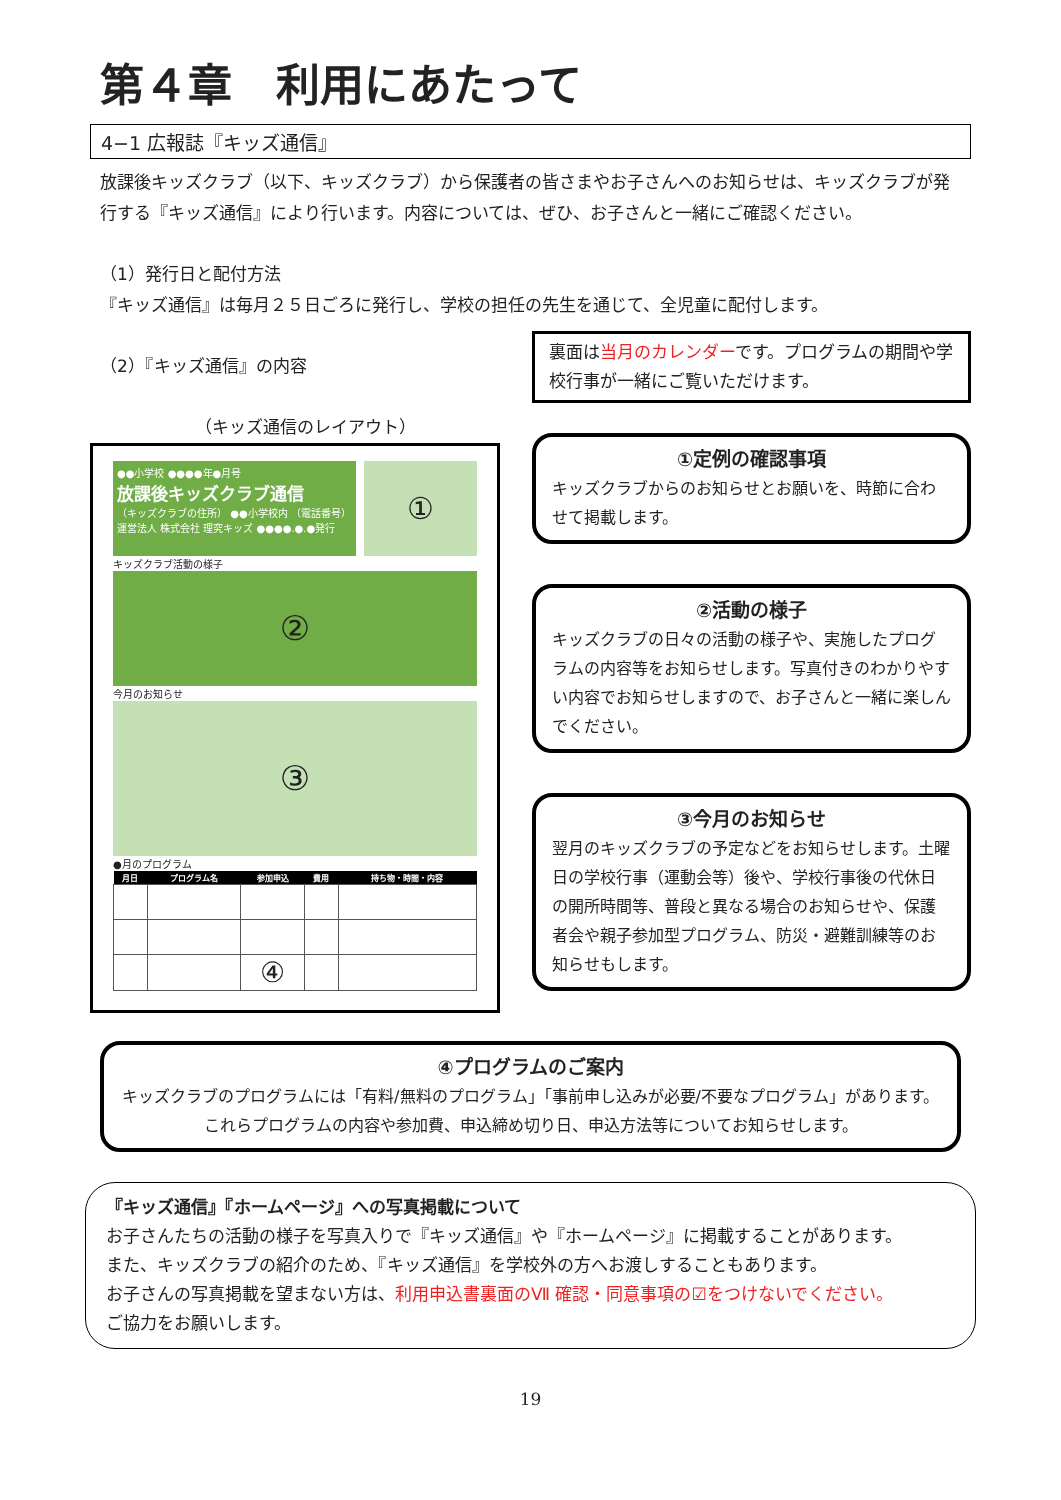第４章　利用にあたって
4−1 広報誌『キッズ通信』
放課後キッズクラブ（以下、キッズクラブ）から保護者の皆さまやお子さんへのお知らせは、キッズクラブが発行する『キッズ通信』により行います。内容については、ぜひ、お子さんと一緒にご確認ください。
（1）発行日と配付方法
『キッズ通信』は毎月２５日ごろに発行し、学校の担任の先生を通じて、全児童に配付します。
（2）『キッズ通信』の内容
（キッズ通信のレイアウト）
●●小学校 ●●●●年●月号
放課後キッズクラブ通信
（キッズクラブの住所） ●●小学校内 （電話番号）
運営法人 株式会社 理究キッズ ●●●●.●.●発行
①
キッズクラブ活動の様子
②
今月のお知らせ
③
●月のプログラム
| 月日 | プログラム名 | 参加申込 | 費用 | 持ち物・時間・内容 |
| --- | --- | --- | --- | --- |
| | | ④ | | |
裏面は当月のカレンダーです。プログラムの期間や学校行事が一緒にご覧いただけます。
①定例の確認事項
キッズクラブからのお知らせとお願いを、時節に合わせて掲載します。
②活動の様子
キッズクラブの日々の活動の様子や、実施したプログラムの内容等をお知らせします。写真付きのわかりやすい内容でお知らせしますので、お子さんと一緒に楽しんでください。
③今月のお知らせ
翌月のキッズクラブの予定などをお知らせします。土曜日の学校行事（運動会等）後や、学校行事後の代休日の開所時間等、普段と異なる場合のお知らせや、保護者会や親子参加型プログラム、防災・避難訓練等のお知らせもします。
④プログラムのご案内
キッズクラブのプログラムには「有料/無料のプログラム」「事前申し込みが必要/不要なプログラム」があります。
これらプログラムの内容や参加費、申込締め切り日、申込方法等についてお知らせします。
『キッズ通信』『ホームページ』への写真掲載について
お子さんたちの活動の様子を写真入りで『キッズ通信』や『ホームページ』に掲載することがあります。
また、キッズクラブの紹介のため、『キッズ通信』を学校外の方へお渡しすることもあります。
お子さんの写真掲載を望まない方は、利用申込書裏面のⅦ 確認・同意事項の☑をつけないでください。
ご協力をお願いします。
19